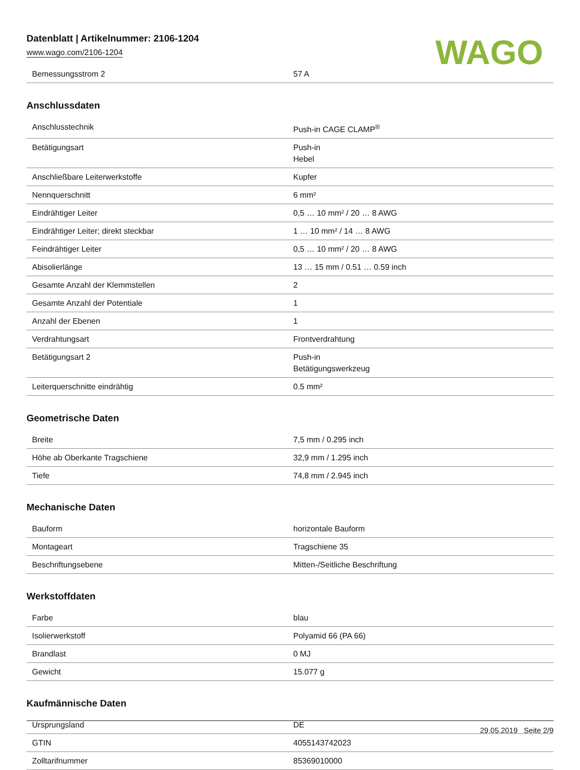Datenblatt | Artikelnummer: 2106-1204
www.wago.com/2106-1204
WAGO
| Bemessungsstrom 2 | 57 A |
Anschlussdaten
| Anschlusstechnik | Push-in CAGE CLAMP<sup>®</sup> |
| Betätigungsart | Push-in Hebel |
| Anschließbare Leiterwerkstoffe | Kupfer |
| Nennquerschnitt | 6 mm² |
| Eindrähtiger Leiter | 0,5 … 10 mm² / 20 … 8 AWG |
| Eindrähtiger Leiter; direkt steckbar | 1 … 10 mm² / 14 … 8 AWG |
| Feindrähtiger Leiter | 0,5 … 10 mm² / 20 … 8 AWG |
| Abisolierlänge | 13 … 15 mm / 0.51 … 0.59 inch |
| Gesamte Anzahl der Klemmstellen | 2 |
| Gesamte Anzahl der Potentiale | 1 |
| Anzahl der Ebenen | 1 |
| Verdrahtungsart | Frontverdrahtung |
| Betätigungsart 2 | Push-in Betätigungswerkzeug |
| Leiterquerschnitte eindrähtig | 0.5 mm² |
Geometrische Daten
| Breite | 7,5 mm / 0.295 inch |
| Höhe ab Oberkante Tragschiene | 32,9 mm / 1.295 inch |
| Tiefe | 74,8 mm / 2.945 inch |
Mechanische Daten
| Bauform | horizontale Bauform |
| Montageart | Tragschiene 35 |
| Beschriftungsebene | Mitten-/Seitliche Beschriftung |
Werkstoffdaten
| Farbe | blau |
| Isolierwerkstoff | Polyamid 66 (PA 66) |
| Brandlast | 0 MJ |
| Gewicht | 15.077 g |
Kaufmännische Daten
| Ursprungsland | DE |
| GTIN | 4055143742023 |
| Zolltarifnummer | 85369010000 |
29.05.2019 Seite 2/9